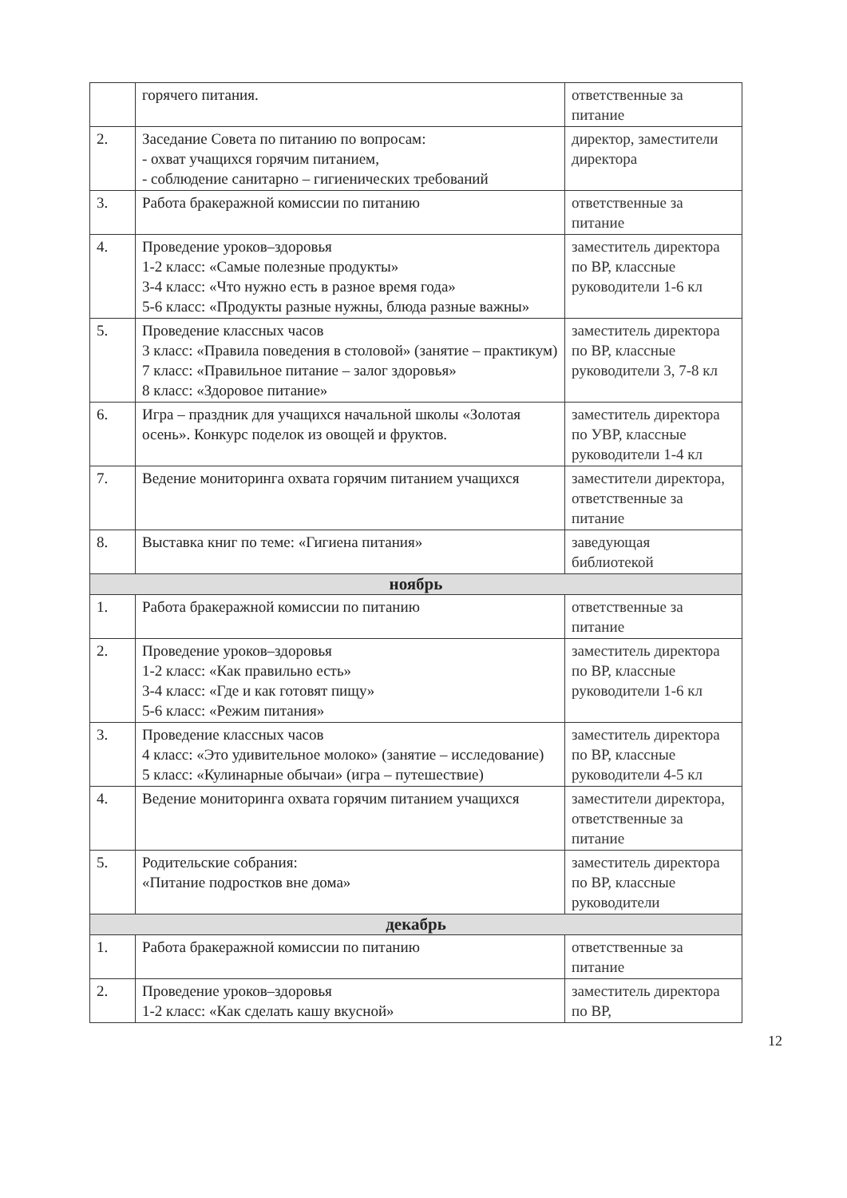| | горячего питания. | ответственные за питание |
| 2. | Заседание Совета по питанию по вопросам: - охват учащихся горячим питанием, - соблюдение санитарно – гигиенических требований | директор, заместители директора |
| 3. | Работа бракеражной комиссии по питанию | ответственные за питание |
| 4. | Проведение уроков–здоровья 1-2 класс: «Самые полезные продукты» 3-4 класс: «Что нужно есть в разное время года» 5-6 класс: «Продукты разные нужны, блюда разные важны» | заместитель директора по ВР, классные руководители 1-6 кл |
| 5. | Проведение классных часов 3 класс: «Правила поведения в столовой» (занятие – практикум) 7 класс: «Правильное питание – залог здоровья» 8 класс: «Здоровое питание» | заместитель директора по ВР, классные руководители 3, 7-8 кл |
| 6. | Игра – праздник для учащихся начальной школы «Золотая осень». Конкурс поделок из овощей и фруктов. | заместитель директора по УВР, классные руководители 1-4 кл |
| 7. | Ведение мониторинга охвата горячим питанием учащихся | заместители директора, ответственные за питание |
| 8. | Выставка книг по теме: «Гигиена питания» | заведующая библиотекой |
| ноябрь | | |
| 1. | Работа бракеражной комиссии по питанию | ответственные за питание |
| 2. | Проведение уроков–здоровья 1-2 класс: «Как правильно есть» 3-4 класс: «Где и как готовят пищу» 5-6 класс: «Режим питания» | заместитель директора по ВР, классные руководители 1-6 кл |
| 3. | Проведение классных часов 4 класс: «Это удивительное молоко» (занятие – исследование) 5 класс: «Кулинарные обычаи» (игра – путешествие) | заместитель директора по ВР, классные руководители 4-5 кл |
| 4. | Ведение мониторинга охвата горячим питанием учащихся | заместители директора, ответственные за питание |
| 5. | Родительские собрания: «Питание подростков вне дома» | заместитель директора по ВР, классные руководители |
| декабрь | | |
| 1. | Работа бракеражной комиссии по питанию | ответственные за питание |
| 2. | Проведение уроков–здоровья 1-2 класс: «Как сделать кашу вкусной» | заместитель директора по ВР, |
12